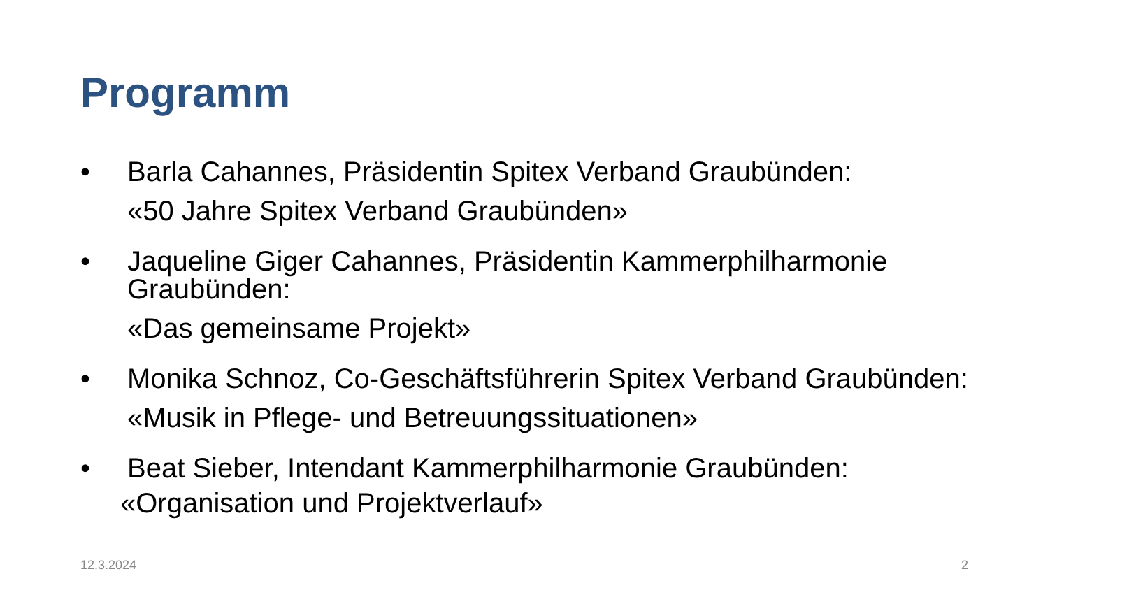Programm
• Barla Cahannes, Präsidentin Spitex Verband Graubünden:
«50 Jahre Spitex Verband Graubünden»
• Jaqueline Giger Cahannes, Präsidentin Kammerphilharmonie Graubünden:
«Das gemeinsame Projekt»
• Monika Schnoz, Co-Geschäftsführerin Spitex Verband Graubünden:
«Musik in Pflege- und Betreuungssituationen»
• Beat Sieber, Intendant Kammerphilharmonie Graubünden:
«Organisation und Projektverlauf»
12.3.2024 2